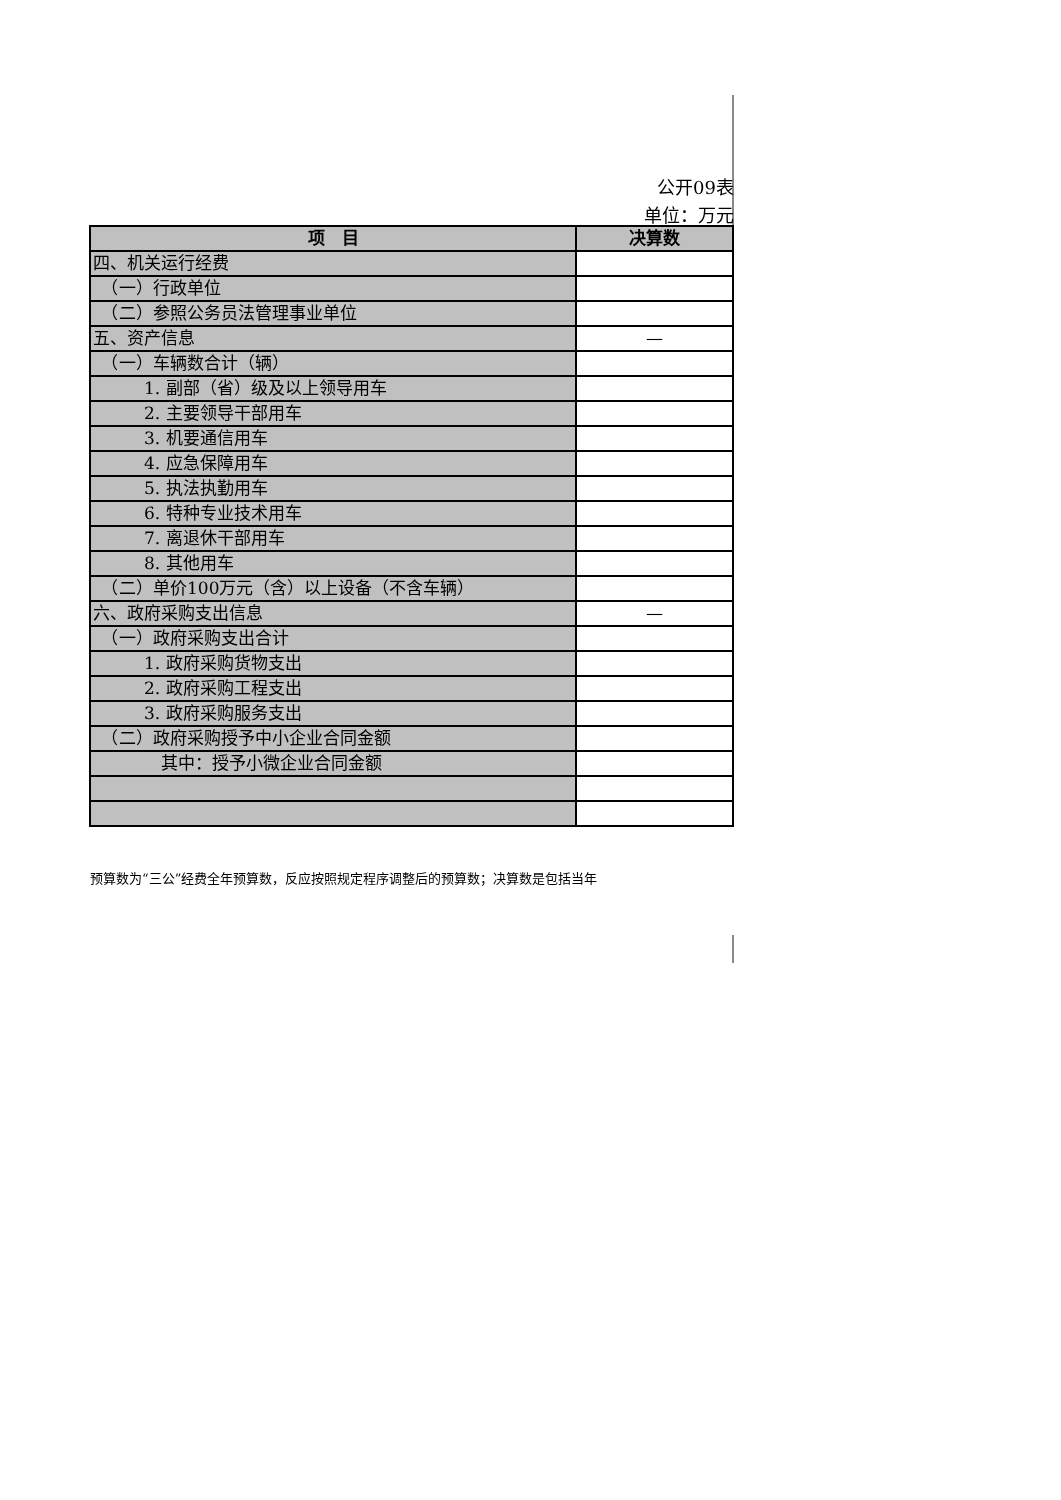公开09表
单位：万元
| 项 目 | 决算数 |
| --- | --- |
| 四、机关运行经费 | |
| （一）行政单位 | |
| （二）参照公务员法管理事业单位 | |
| 五、资产信息 | — |
| （一）车辆数合计（辆） | |
| 1. 副部（省）级及以上领导用车 | |
| 2. 主要领导干部用车 | |
| 3. 机要通信用车 | |
| 4. 应急保障用车 | |
| 5. 执法执勤用车 | |
| 6. 特种专业技术用车 | |
| 7. 离退休干部用车 | |
| 8. 其他用车 | |
| （二）单价100万元（含）以上设备（不含车辆） | |
| 六、政府采购支出信息 | — |
| （一）政府采购支出合计 | |
| 1. 政府采购货物支出 | |
| 2. 政府采购工程支出 | |
| 3. 政府采购服务支出 | |
| （二）政府采购授予中小企业合同金额 | |
| 其中：授予小微企业合同金额 | |
预算数为“三公”经费全年预算数，反应按照规定程序调整后的预算数；决算数是包括当年